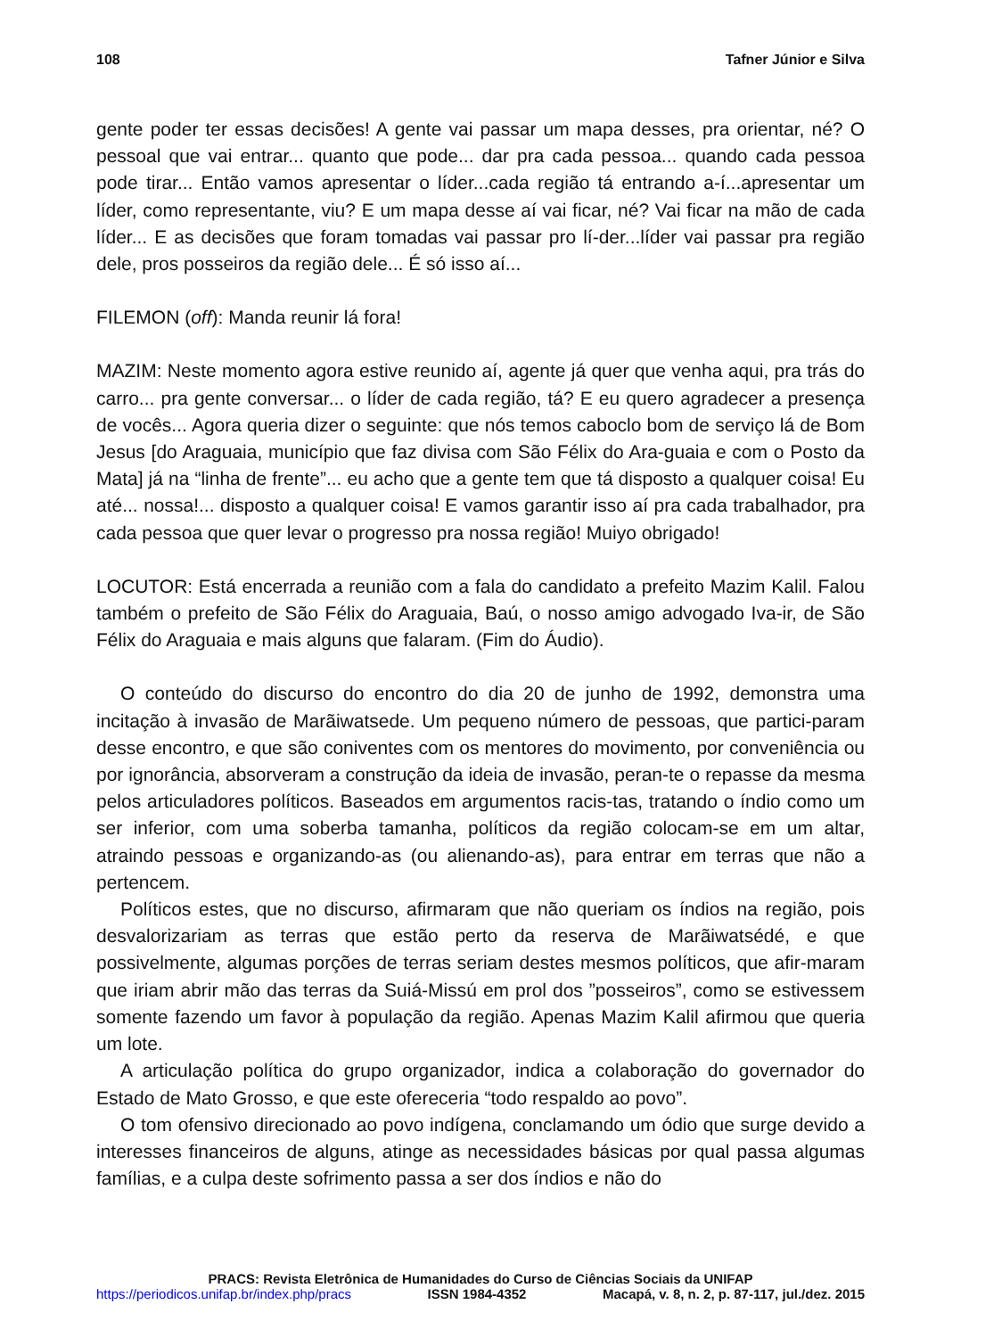108 Tafner Júnior e Silva
gente poder ter essas decisões! A gente vai passar um mapa desses, pra orientar, né? O pessoal que vai entrar... quanto que pode... dar pra cada pessoa... quando cada pessoa pode tirar... Então vamos apresentar o líder...cada região tá entrando a-í...apresentar um líder, como representante, viu? E um mapa desse aí vai ficar, né? Vai ficar na mão de cada líder... E as decisões que foram tomadas vai passar pro lí-der...líder vai passar pra região dele, pros posseiros da região dele... É só isso aí...
FILEMON (off): Manda reunir lá fora!
MAZIM: Neste momento agora estive reunido aí, agente já quer que venha aqui, pra trás do carro... pra gente conversar... o líder de cada região, tá? E eu quero agradecer a presença de vocês... Agora queria dizer o seguinte: que nós temos caboclo bom de serviço lá de Bom Jesus [do Araguaia, município que faz divisa com São Félix do Ara-guaia e com o Posto da Mata] já na “linha de frente”... eu acho que a gente tem que tá disposto a qualquer coisa! Eu até... nossa!... disposto a qualquer coisa! E vamos garantir isso aí pra cada trabalhador, pra cada pessoa que quer levar o progresso pra nossa região! Muiyo obrigado!
LOCUTOR: Está encerrada a reunião com a fala do candidato a prefeito Mazim Kalil. Falou também o prefeito de São Félix do Araguaia, Baú, o nosso amigo advogado Iva-ir, de São Félix do Araguaia e mais alguns que falaram. (Fim do Áudio).
O conteúdo do discurso do encontro do dia 20 de junho de 1992, demonstra uma incitação à invasão de Marãiwatsede. Um pequeno número de pessoas, que partici-param desse encontro, e que são coniventes com os mentores do movimento, por conveniência ou por ignorância, absorveram a construção da ideia de invasão, peran-te o repasse da mesma pelos articuladores políticos. Baseados em argumentos racis-tas, tratando o índio como um ser inferior, com uma soberba tamanha, políticos da região colocam-se em um altar, atraindo pessoas e organizando-as (ou alienando-as), para entrar em terras que não a pertencem.
Políticos estes, que no discurso, afirmaram que não queriam os índios na região, pois desvalorizariam as terras que estão perto da reserva de Marãiwatsédé, e que possivelmente, algumas porções de terras seriam destes mesmos políticos, que afir-maram que iriam abrir mão das terras da Suiá-Missú em prol dos ”posseiros”, como se estivessem somente fazendo um favor à população da região. Apenas Mazim Kalil afirmou que queria um lote.
A articulação política do grupo organizador, indica a colaboração do governador do Estado de Mato Grosso, e que este ofereceria “todo respaldo ao povo”.
O tom ofensivo direcionado ao povo indígena, conclamando um ódio que surge devido a interesses financeiros de alguns, atinge as necessidades básicas por qual passa algumas famílias, e a culpa deste sofrimento passa a ser dos índios e não do
PRACS: Revista Eletrônica de Humanidades do Curso de Ciências Sociais da UNIFAP
https://periodicos.unifap.br/index.php/pracs ISSN 1984-4352 Macapá, v. 8, n. 2, p. 87-117, jul./dez. 2015